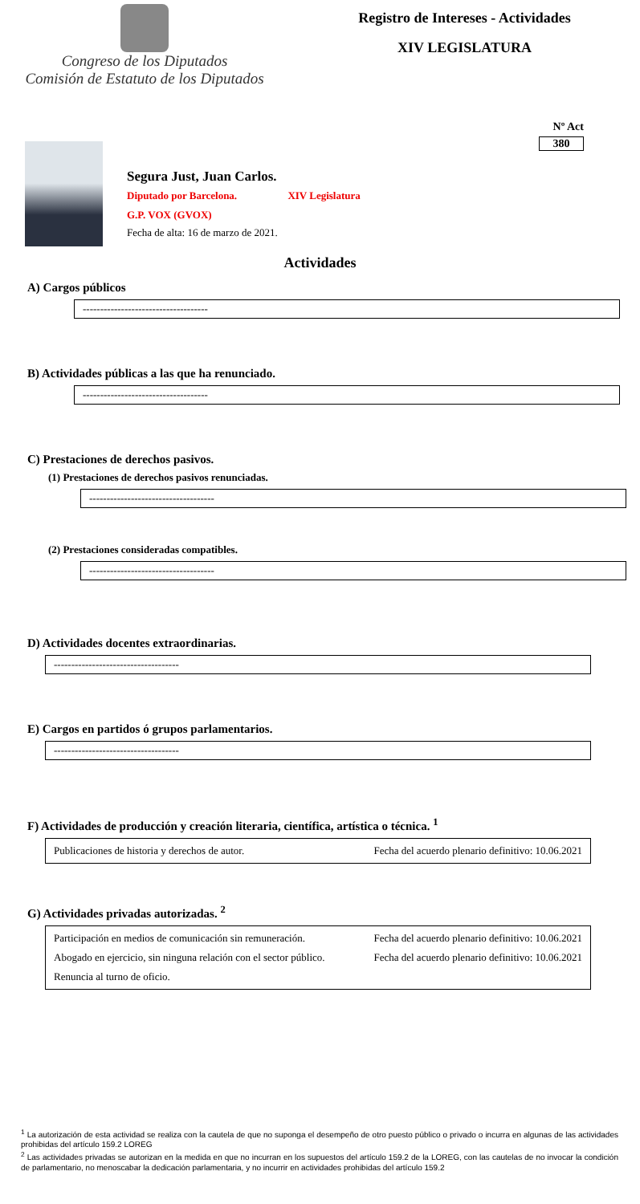Congreso de los Diputados
Comisión de Estatuto de los Diputados
Registro de Intereses - Actividades
XIV LEGISLATURA
Nº Act
380
Segura Just, Juan Carlos.
Diputado por Barcelona. XIV Legislatura
G.P. VOX (GVOX)
Fecha de alta: 16 de marzo de 2021.
Actividades
A) Cargos públicos
------------------------------------
B) Actividades públicas a las que ha renunciado.
------------------------------------
C) Prestaciones de derechos pasivos.
(1) Prestaciones de derechos pasivos renunciadas.
------------------------------------
(2) Prestaciones consideradas compatibles.
------------------------------------
D) Actividades docentes extraordinarias.
------------------------------------
E) Cargos en partidos ó grupos parlamentarios.
------------------------------------
F) Actividades de producción y creación literaria, científica, artística o técnica. <sup>1</sup>
Publicaciones de historia y derechos de autor. Fecha del acuerdo plenario definitivo: 10.06.2021
G) Actividades privadas autorizadas. <sup>2</sup>
Participación en medios de comunicación sin remuneración. Fecha del acuerdo plenario definitivo: 10.06.2021
Abogado en ejercicio, sin ninguna relación con el sector público. Fecha del acuerdo plenario definitivo: 10.06.2021
Renuncia al turno de oficio.
<sup>1</sup> La autorización de esta actividad se realiza con la cautela de que no suponga el desempeño de otro puesto público o privado o incurra en algunas de las actividades prohibidas del artículo 159.2 LOREG
<sup>2</sup> Las actividades privadas se autorizan en la medida en que no incurran en los supuestos del artículo 159.2 de la LOREG, con las cautelas de no invocar la condición de parlamentario, no menoscabar la dedicación parlamentaria, y no incurrir en actividades prohibidas del artículo 159.2